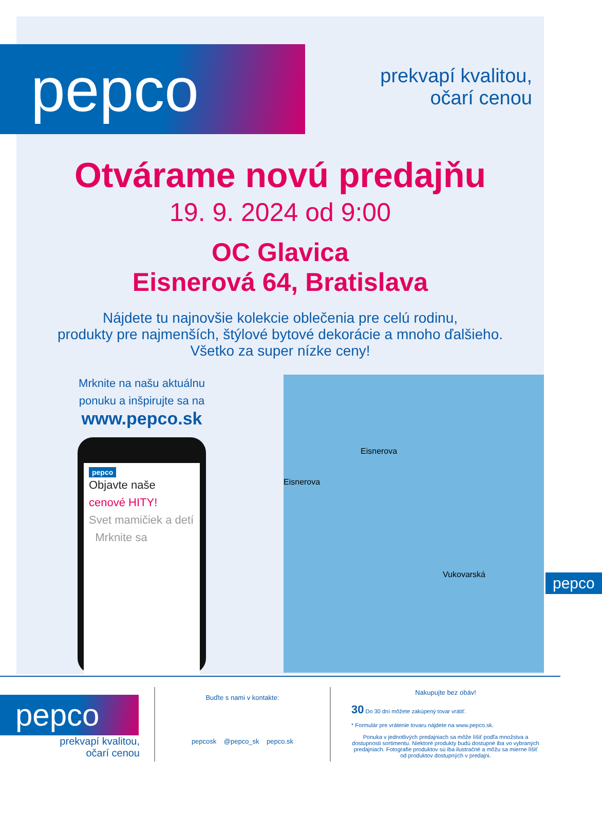pepco
prekvapí kvalitou,
očarí cenou
Otvárame novú predajňu
19. 9. 2024 od 9:00
OC Glavica
Eisnerová 64, Bratislava
Nájdete tu najnovšie kolekcie oblečenia pre celú rodinu,
produkty pre najmenších, štýlové bytové dekorácie a mnoho ďalšieho.
Všetko za super nízke ceny!
Mrknite na našu aktuálnu
ponuku a inšpirujte sa na
www.pepco.sk
pepco
Objavte naše cenové HITY!
Svet mamičiek a detí Mrknite sa
Eisnerova
Eisnerova
Vukovarská pepco
pepco
prekvapí kvalitou,
očarí cenou
Buďte s nami v kontakte:
pepcosk @pepco_sk pepco.sk
Nakupujte bez obáv!
30 Do 30 dní môžete zakúpený tovar vrátiť.
* Formulár pre vrátenie tovaru nájdete na www.pepco.sk.
Ponuka v jednotlivých predajniach sa môže líšiť podľa množstva a dostupnosti sortimentu. Niektoré produkty budú dostupné iba vo vybraných predajniach. Fotografie produktov sú iba ilustračné a môžu sa mierne líšiť od produktov dostupných v predajni.